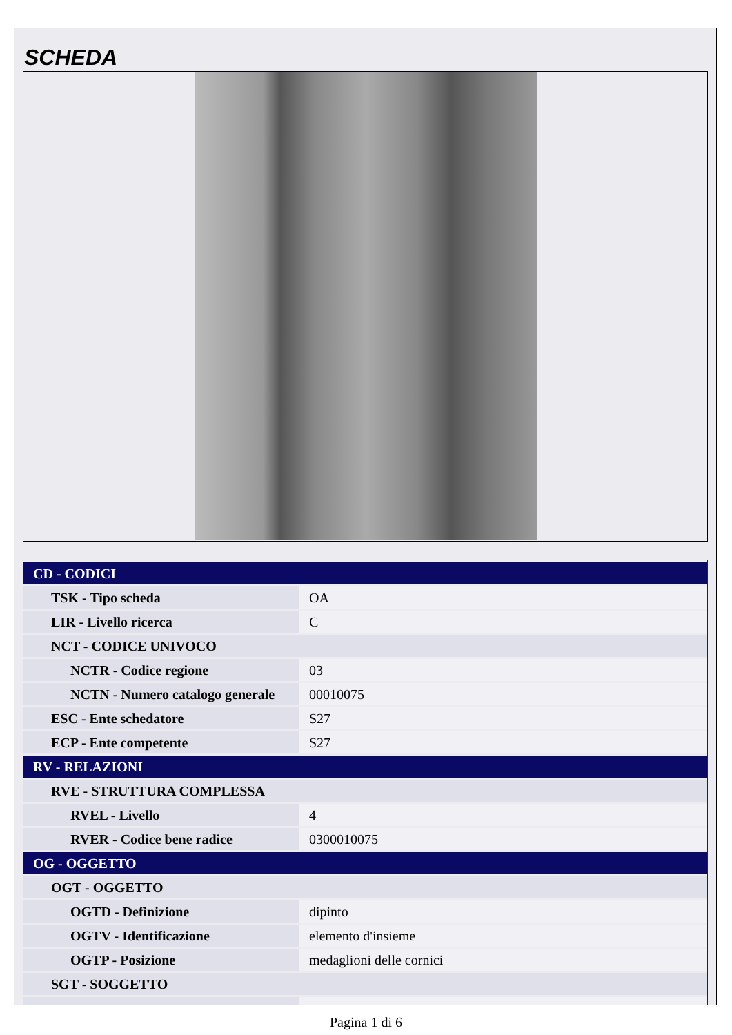SCHEDA
| CD - CODICI | |
| TSK - Tipo scheda | OA |
| LIR - Livello ricerca | C |
| NCT - CODICE UNIVOCO | |
| NCTR - Codice regione | 03 |
| NCTN - Numero catalogo generale | 00010075 |
| ESC - Ente schedatore | S27 |
| ECP - Ente competente | S27 |
| RV - RELAZIONI | |
| RVE - STRUTTURA COMPLESSA | |
| RVEL - Livello | 4 |
| RVER - Codice bene radice | 0300010075 |
| OG - OGGETTO | |
| OGT - OGGETTO | |
| OGTD - Definizione | dipinto |
| OGTV - Identificazione | elemento d'insieme |
| OGTP - Posizione | medaglioni delle cornici |
| SGT - SOGGETTO | |
Pagina 1 di 6